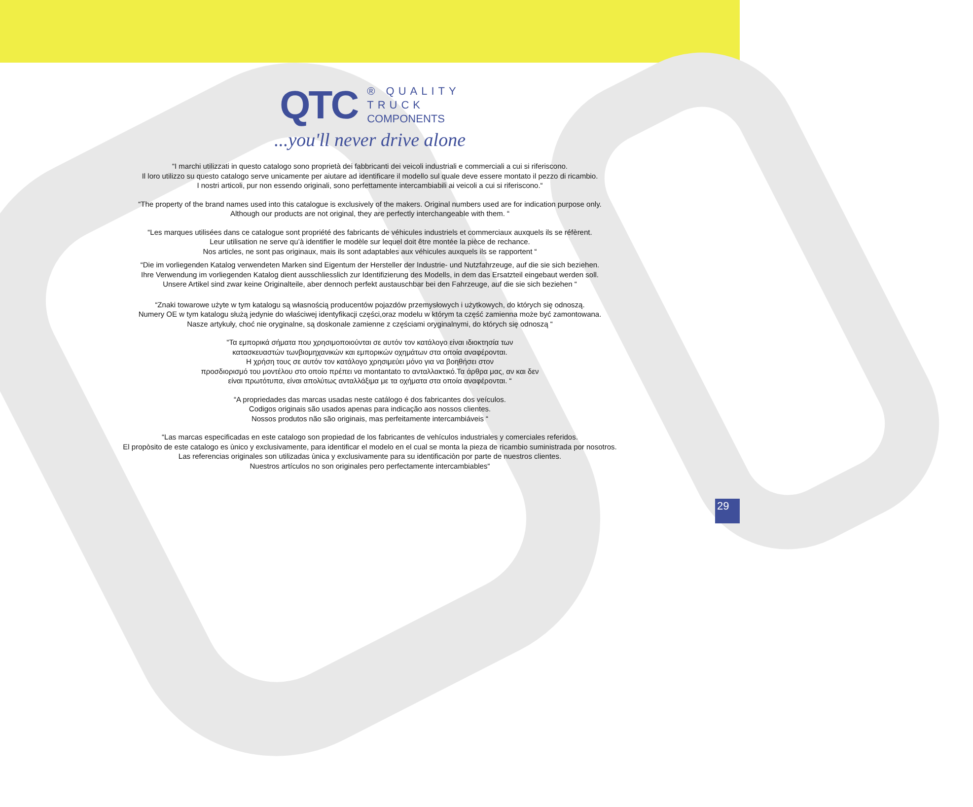QTC ® QUALITY
TRUCK
COMPONENTS
...you'll never drive alone
“I marchi utilizzati in questo catalogo sono proprietà dei fabbricanti dei veicoli industriali e commerciali a cui si riferiscono.
Il loro utilizzo su questo catalogo serve unicamente per aiutare ad identificare il modello sul quale deve essere montato il pezzo di ricambio.
I nostri articoli, pur non essendo originali, sono perfettamente intercambiabili ai veicoli a cui si riferiscono.“
“The property of the brand names used into this catalogue is exclusively of the makers. Original numbers used are for indication purpose only.
Although our products are not original, they are perfectly interchangeable with them. “
“Les marques utilisées dans ce catalogue sont propriété des fabricants de véhicules industriels et commerciaux auxquels ils se réfèrent.
Leur utilisation ne serve qu’à identifier le modèle sur lequel doit être montée la pièce de rechance.
Nos articles, ne sont pas originaux, mais ils sont adaptables aux véhicules auxquels ils se rapportent “
“Die im vorliegenden Katalog verwendeten Marken sind Eigentum der Hersteller der Industrie- und Nutzfahrzeuge, auf die sie sich beziehen.
Ihre Verwendung im vorliegenden Katalog dient ausschliesslich zur Identifizierung des Modells, in dem das Ersatzteil eingebaut werden soll.
Unsere Artikel sind zwar keine Originalteile, aber dennoch perfekt austauschbar bei den Fahrzeuge, auf die sie sich beziehen “
“Znaki towarowe użyte w tym katalogu są własnością producentów pojazdów przemysłowych i użytkowych, do których się odnoszą.
Numery OE w tym katalogu służą jedynie do właściwej identyfikacji części,oraz modelu w którym ta część zamienna może być zamontowana.
Nasze artykuły, choć nie oryginalne, są doskonale zamienne z częściami oryginalnymi, do których się odnoszą “
“Τα εμπορικά σήματα που χρησιμοποιούνται σε αυτόν τον κατάλογο είναι ιδιοκτησία των
κατασκευαστών τωνβιομηχανικών και εμπορικών οχημάτων στα οποία αναφέρονται.
Η χρήση τους σε αυτόν τον κατάλογο χρησιμεύει μόνο για να βοηθήσει στον
προσδιορισμό του μοντέλου στο οποίο πρέπει να montantato το ανταλλακτικό.Τα άρθρα μας, αν και δεν
είναι πρωτότυπα, είναι απολύτως ανταλλάξιμα με τα οχήματα στα οποία αναφέρονται. “
“A propriedades das marcas usadas neste catálogo é dos fabricantes dos veículos.
Codigos originais são usados apenas para indicação aos nossos clientes.
Nossos produtos não são originais, mas perfeitamente intercambiáveis “
“Las marcas especificadas en este catalogo son propiedad de los fabricantes de vehículos industriales y comerciales referidos.
El propòsito de este catalogo es ùnico y exclusivamente, para identificar el modelo en el cual se monta la pieza de ricambio suministrada por nosotros.
Las referencias originales son utilizadas ùnica y exclusivamente para su identificaciòn por parte de nuestros clientes.
Nuestros artículos no son originales pero perfectamente intercambiables“
29